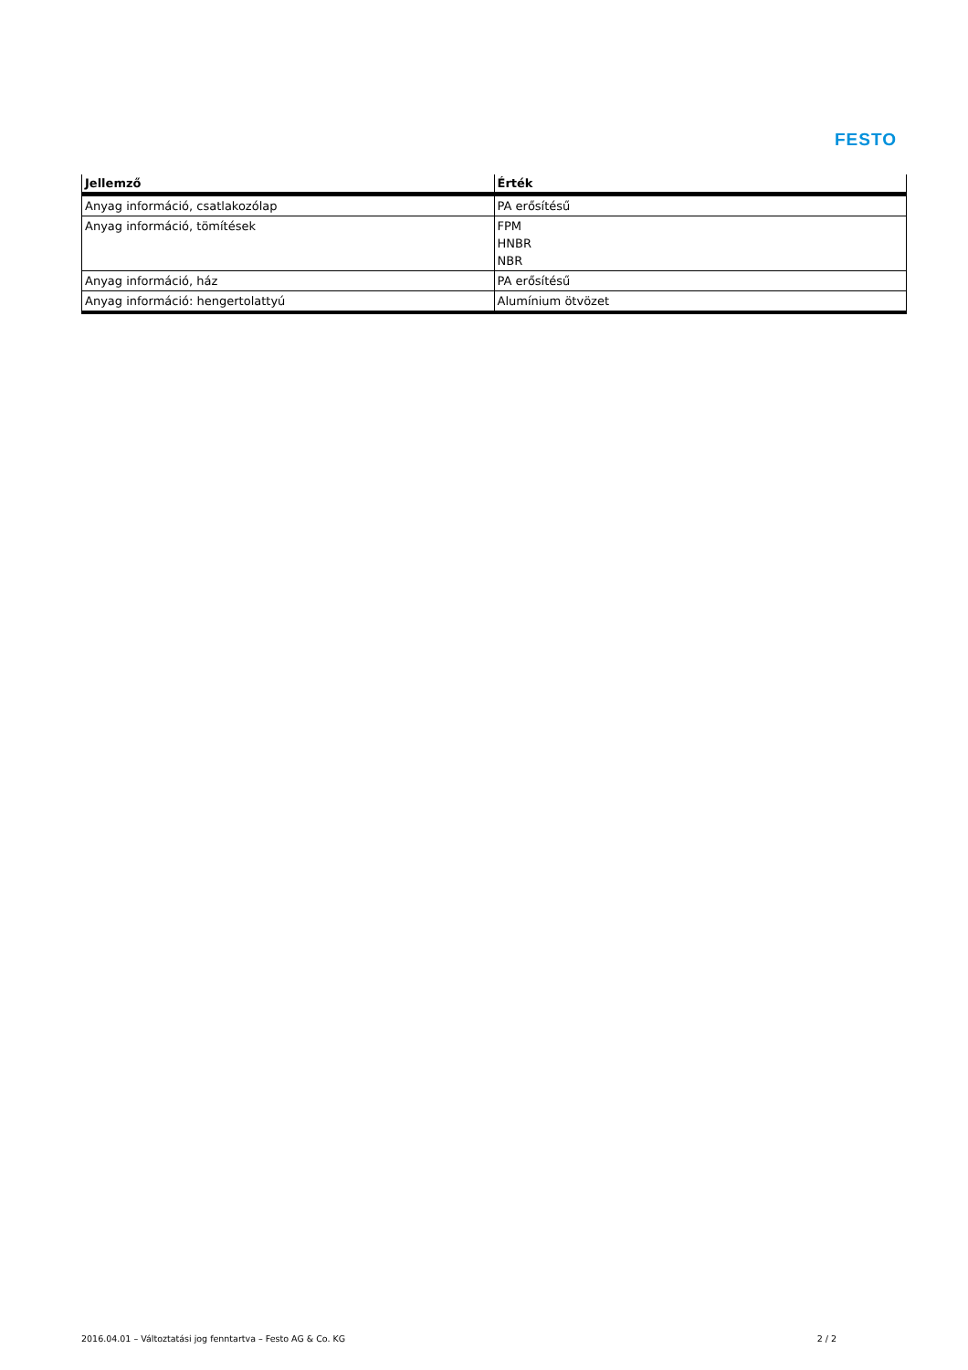FESTO
| Jellemző | Érték |
| --- | --- |
| Anyag információ, csatlakozólap | PA erősítésű |
| Anyag információ, tömítések | FPM HNBR NBR |
| Anyag információ, ház | PA erősítésű |
| Anyag információ: hengertolattyú | Alumínium ötvözet |
2016.04.01 – Változtatási jog fenntartva – Festo AG & Co. KG 2 / 2